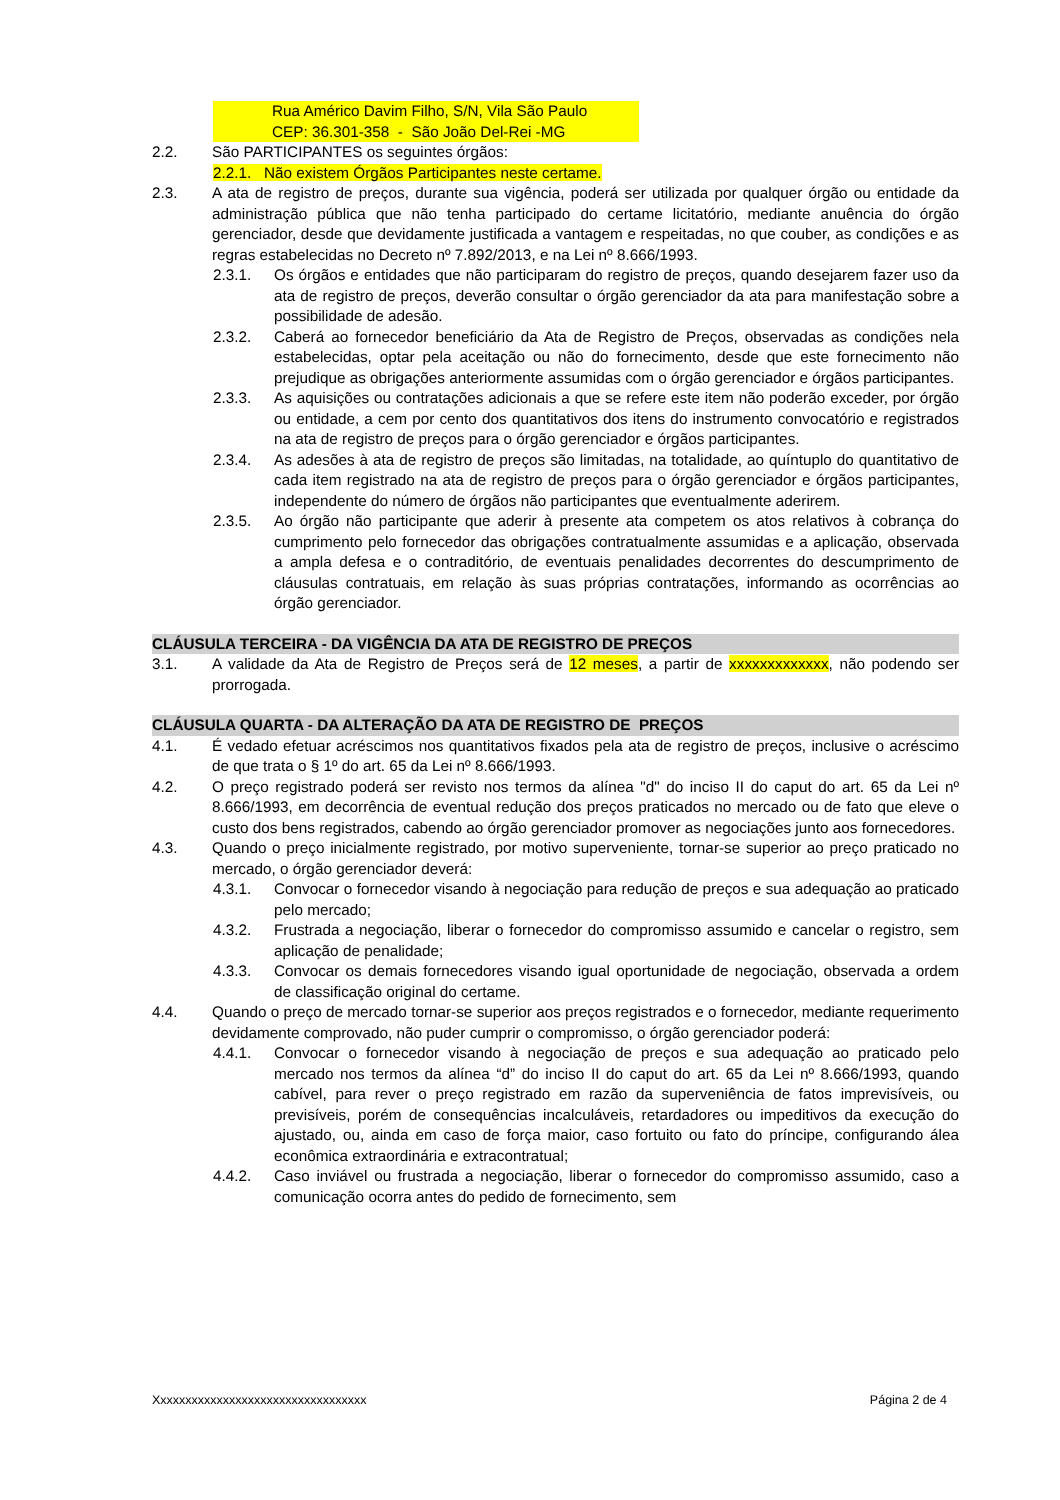Rua Américo Davim Filho, S/N, Vila São Paulo
CEP: 36.301-358 - São João Del-Rei -MG
2.2. São PARTICIPANTES os seguintes órgãos:
2.2.1. Não existem Órgãos Participantes neste certame.
2.3. A ata de registro de preços, durante sua vigência, poderá ser utilizada por qualquer órgão ou entidade da administração pública que não tenha participado do certame licitatório, mediante anuência do órgão gerenciador, desde que devidamente justificada a vantagem e respeitadas, no que couber, as condições e as regras estabelecidas no Decreto nº 7.892/2013, e na Lei nº 8.666/1993.
2.3.1. Os órgãos e entidades que não participaram do registro de preços, quando desejarem fazer uso da ata de registro de preços, deverão consultar o órgão gerenciador da ata para manifestação sobre a possibilidade de adesão.
2.3.2. Caberá ao fornecedor beneficiário da Ata de Registro de Preços, observadas as condições nela estabelecidas, optar pela aceitação ou não do fornecimento, desde que este fornecimento não prejudique as obrigações anteriormente assumidas com o órgão gerenciador e órgãos participantes.
2.3.3. As aquisições ou contratações adicionais a que se refere este item não poderão exceder, por órgão ou entidade, a cem por cento dos quantitativos dos itens do instrumento convocatório e registrados na ata de registro de preços para o órgão gerenciador e órgãos participantes.
2.3.4. As adesões à ata de registro de preços são limitadas, na totalidade, ao quíntuplo do quantitativo de cada item registrado na ata de registro de preços para o órgão gerenciador e órgãos participantes, independente do número de órgãos não participantes que eventualmente aderirem.
2.3.5. Ao órgão não participante que aderir à presente ata competem os atos relativos à cobrança do cumprimento pelo fornecedor das obrigações contratualmente assumidas e a aplicação, observada a ampla defesa e o contraditório, de eventuais penalidades decorrentes do descumprimento de cláusulas contratuais, em relação às suas próprias contratações, informando as ocorrências ao órgão gerenciador.
CLÁUSULA TERCEIRA - DA VIGÊNCIA DA ATA DE REGISTRO DE PREÇOS
3.1. A validade da Ata de Registro de Preços será de 12 meses, a partir de xxxxxxxxxxxxx, não podendo ser prorrogada.
CLÁUSULA QUARTA - DA ALTERAÇÃO DA ATA DE REGISTRO DE PREÇOS
4.1. É vedado efetuar acréscimos nos quantitativos fixados pela ata de registro de preços, inclusive o acréscimo de que trata o § 1º do art. 65 da Lei nº 8.666/1993.
4.2. O preço registrado poderá ser revisto nos termos da alínea "d" do inciso II do caput do art. 65 da Lei nº 8.666/1993, em decorrência de eventual redução dos preços praticados no mercado ou de fato que eleve o custo dos bens registrados, cabendo ao órgão gerenciador promover as negociações junto aos fornecedores.
4.3. Quando o preço inicialmente registrado, por motivo superveniente, tornar-se superior ao preço praticado no mercado, o órgão gerenciador deverá:
4.3.1. Convocar o fornecedor visando à negociação para redução de preços e sua adequação ao praticado pelo mercado;
4.3.2. Frustrada a negociação, liberar o fornecedor do compromisso assumido e cancelar o registro, sem aplicação de penalidade;
4.3.3. Convocar os demais fornecedores visando igual oportunidade de negociação, observada a ordem de classificação original do certame.
4.4. Quando o preço de mercado tornar-se superior aos preços registrados e o fornecedor, mediante requerimento devidamente comprovado, não puder cumprir o compromisso, o órgão gerenciador poderá:
4.4.1. Convocar o fornecedor visando à negociação de preços e sua adequação ao praticado pelo mercado nos termos da alínea “d” do inciso II do caput do art. 65 da Lei nº 8.666/1993, quando cabível, para rever o preço registrado em razão da superveniência de fatos imprevisíveis, ou previsíveis, porém de consequências incalculáveis, retardadores ou impeditivos da execução do ajustado, ou, ainda em caso de força maior, caso fortuito ou fato do príncipe, configurando álea econômica extraordinária e extracontratual;
4.4.2. Caso inviável ou frustrada a negociação, liberar o fornecedor do compromisso assumido, caso a comunicação ocorra antes do pedido de fornecimento, sem
Xxxxxxxxxxxxxxxxxxxxxxxxxxxxxxxxxx Página 2 de 4